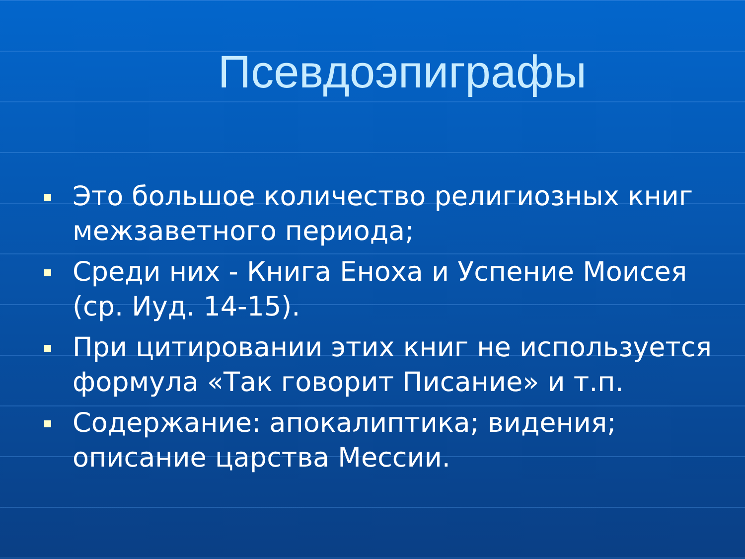Псевдоэпиграфы
Это большое количество религиозных книг межзаветного периода;
Среди них - Книга Еноха и Успение Моисея (ср. Иуд. 14-15).
При цитировании этих книг не используется формула «Так говорит Писание» и т.п.
Содержание: апокалиптика; видения; описание царства Мессии.